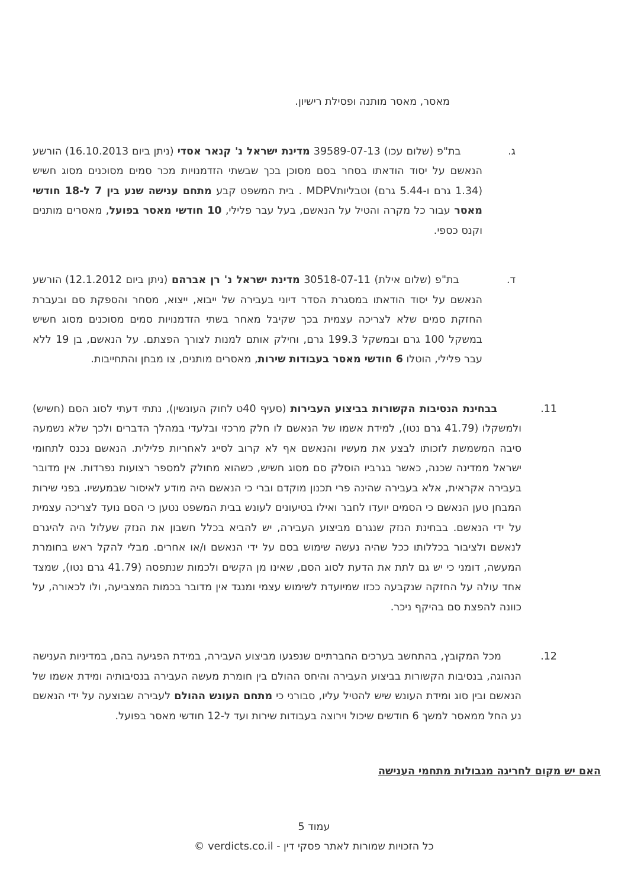מאסר, מאסר מותנה ופסילת רישיון.
ג. בת"פ (שלום עכו) 39589-07-13 מדינת ישראל נ' קנאר אסדי (ניתן ביום 16.10.2013) הורשע הנאשם על יסוד הודאתו בסחר בסם מסוכן בכך שבשתי הזדמנויות מכר סמים מסוכנים מסוג חשיש (1.34 גרם ו-5.44 גרם) וטבליותMDPV . בית המשפט קבע מתחם ענישה שנע בין 7 ל-18 חודשי מאסר עבור כל מקרה והטיל על הנאשם, בעל עבר פלילי, 10 חודשי מאסר בפועל, מאסרים מותנים וקנס כספי.
ד. בת"פ (שלום אילת) 30518-07-11 מדינת ישראל נ' רן אברהם (ניתן ביום 12.1.2012) הורשע הנאשם על יסוד הודאתו במסגרת הסדר דיוני בעבירה של ייבוא, ייצוא, מסחר והספקת סם ובעברת החזקת סמים שלא לצריכה עצמית בכך שקיבל מאחר בשתי הזדמנויות סמים מסוכנים מסוג חשיש במשקל 100 גרם ובמשקל 199.3 גרם, וחילק אותם למנות לצורך הפצתם. על הנאשם, בן 19 ללא עבר פלילי, הוטלו 6 חודשי מאסר בעבודות שירות, מאסרים מותנים, צו מבחן והתחייבות.
11. בבחינת הנסיבות הקשורות בביצוע העבירות (סעיף 40ט לחוק העונשין), נתתי דעתי לסוג הסם (חשיש) ולמשקלו (41.79 גרם נטו), למידת אשמו של הנאשם לו חלק מרכזי ובלעדי במהלך הדברים ולכך שלא נשמעה סיבה המשמשת לזכותו לבצע את מעשיו והנאשם אף לא קרוב לסייג לאחריות פלילית. הנאשם נכנס לתחומי ישראל ממדינה שכנה, כאשר בגרביו הוסלק סם מסוג חשיש, כשהוא מחולק למספר רצועות נפרדות. אין מדובר בעבירה אקראית, אלא בעבירה שהינה פרי תכנון מוקדם וברי כי הנאשם היה מודע לאיסור שבמעשיו. בפני שירות המבחן טען הנאשם כי הסמים יועדו לחבר ואילו בטיעונים לעונש בבית המשפט נטען כי הסם נועד לצריכה עצמית על ידי הנאשם. בבחינת הנזק שנגרם מביצוע העבירה, יש להביא בכלל חשבון את הנזק שעלול היה להיגרם לנאשם ולציבור בכללותו ככל שהיה נעשה שימוש בסם על ידי הנאשם ו/או אחרים. מבלי להקל ראש בחומרת המעשה, דומני כי יש גם לתת את הדעת לסוג הסם, שאינו מן הקשים ולכמות שנתפסה (41.79 גרם נטו), שמצד אחד עולה על החזקה שנקבעה ככזו שמיועדת לשימוש עצמי ומנגד אין מדובר בכמות המצביעה, ולו לכאורה, על כוונה להפצת סם בהיקף ניכר.
12. מכל המקובץ, בהתחשב בערכים החברתיים שנפגעו מביצוע העבירה, במידת הפגיעה בהם, במדיניות הענישה הנהוגה, בנסיבות הקשורות בביצוע העבירה והיחס ההולם בין חומרת מעשה העבירה בנסיבותיה ומידת אשמו של הנאשם ובין סוג ומידת העונש שיש להטיל עליו, סבורני כי מתחם העונש ההולם לעבירה שבוצעה על ידי הנאשם נע החל ממאסר למשך 6 חודשים שיכול וירוצה בעבודות שירות ועד ל-12 חודשי מאסר בפועל.
האם יש מקום לחריגה מגבולות מתחמי הענישה
עמוד 5
כל הזכויות שמורות לאתר פסקי דין - verdicts.co.il ©